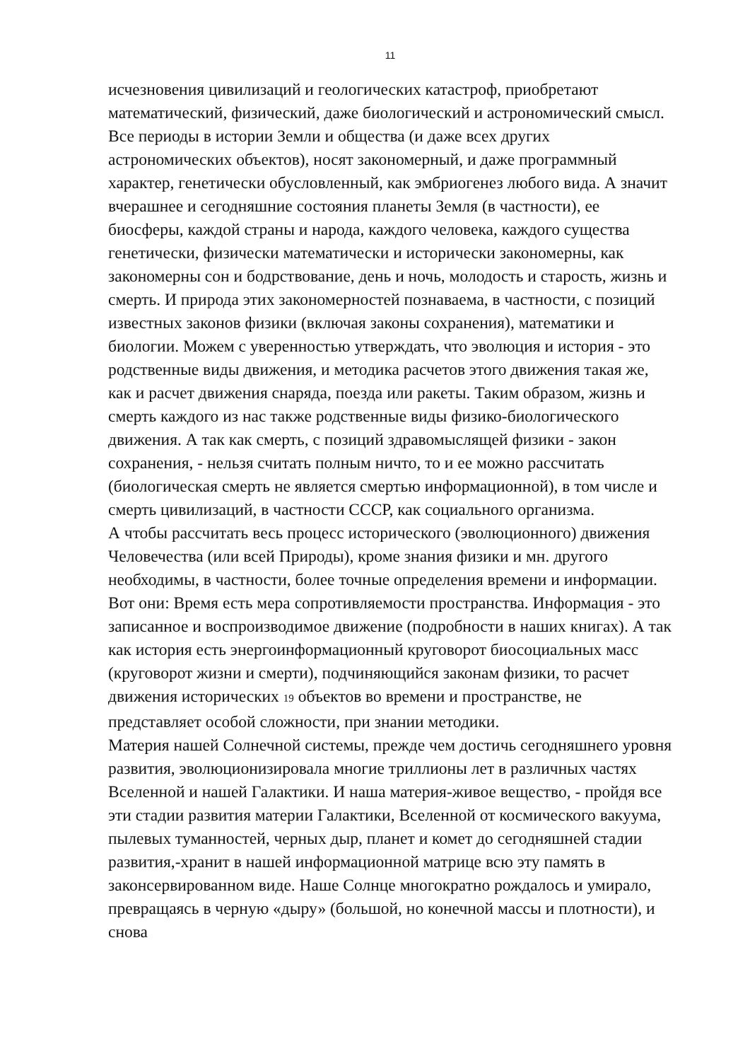11
исчезновения цивилизаций и геологических катастроф, приобретают математический, физический, даже биологический и астрономический смысл. Все периоды в истории Земли и общества (и даже всех других астрономических объектов), носят закономерный, и даже программный характер, генетически обусловленный, как эмбриогенез любого вида. А значит вчерашнее и сегодняшние состояния планеты Земля (в частности), ее биосферы, каждой страны и народа, каждого человека, каждого существа генетически, физически математически и исторически закономерны, как закономерны сон и бодрствование, день и ночь, молодость и старость, жизнь и смерть. И природа этих закономерностей познаваема, в частности, с позиций известных законов физики (включая законы сохранения), математики и биологии. Можем с уверенностью утверждать, что эволюция и история - это родственные виды движения, и методика расчетов этого движения такая же, как и расчет движения снаряда, поезда или ракеты. Таким образом, жизнь и смерть каждого из нас также родственные виды физико-биологического движения. А так как смерть, с позиций здравомыслящей физики - закон сохранения, - нельзя считать полным ничто, то и ее можно рассчитать (биологическая смерть не является смертью информационной), в том числе и смерть цивилизаций, в частности СССР, как социального организма.
А чтобы рассчитать весь процесс исторического (эволюционного) движения Человечества (или всей Природы), кроме знания физики и мн. другого необходимы, в частности, более точные определения времени и информации. Вот они: Время есть мера сопротивляемости пространства. Информация - это записанное и воспроизводимое движение (подробности в наших книгах). А так как история есть энергоинформационный круговорот биосоциальных масс (круговорот жизни и смерти), подчиняющийся законам физики, то расчет движения исторических 19 объектов во времени и пространстве, не представляет особой сложности, при знании методики.
Материя нашей Солнечной системы, прежде чем достичь сегодняшнего уровня развития, эволюционизировала многие триллионы лет в различных частях Вселенной и нашей Галактики. И наша материя-живое вещество, - пройдя все эти стадии развития материи Галактики, Вселенной от космического вакуума, пылевых туманностей, черных дыр, планет и комет до сегодняшней стадии развития,-хранит в нашей информационной матрице всю эту память в законсервированном виде. Наше Солнце многократно рождалось и умирало, превращаясь в черную «дыру» (большой, но конечной массы и плотности), и снова